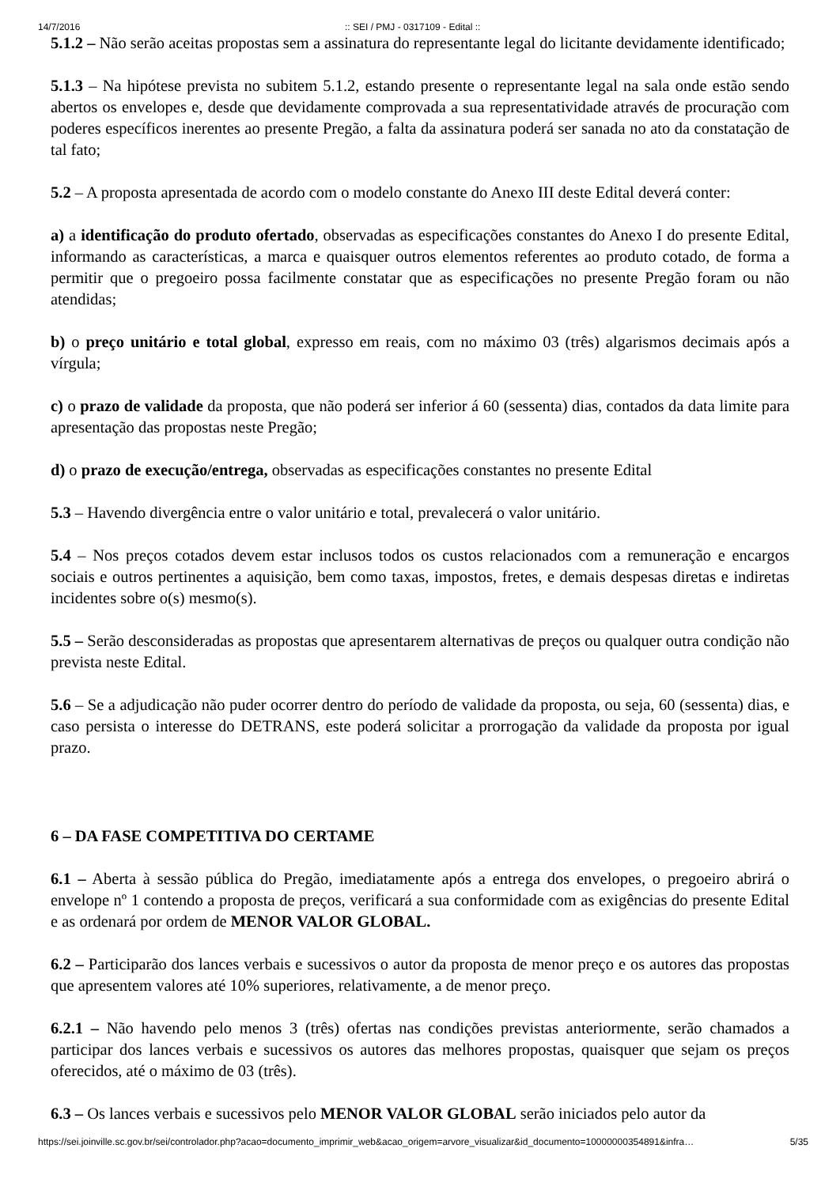14/7/2016:: SEI / PMJ - 0317109 - Edital ::
5.1.2 – Não serão aceitas propostas sem a assinatura do representante legal do licitante devidamente identificado;
5.1.3 – Na hipótese prevista no subitem 5.1.2, estando presente o representante legal na sala onde estão sendo abertos os envelopes e, desde que devidamente comprovada a sua representatividade através de procuração com poderes específicos inerentes ao presente Pregão, a falta da assinatura poderá ser sanada no ato da constatação de tal fato;
5.2 – A proposta apresentada de acordo com o modelo constante do Anexo III deste Edital deverá conter:
a) a identificação do produto ofertado, observadas as especificações constantes do Anexo I do presente Edital, informando as características, a marca e quaisquer outros elementos referentes ao produto cotado, de forma a permitir que o pregoeiro possa facilmente constatar que as especificações no presente Pregão foram ou não atendidas;
b) o preço unitário e total global, expresso em reais, com no máximo 03 (três) algarismos decimais após a vírgula;
c) o prazo de validade da proposta, que não poderá ser inferior á 60 (sessenta) dias, contados da data limite para apresentação das propostas neste Pregão;
d) o prazo de execução/entrega, observadas as especificações constantes no presente Edital
5.3 – Havendo divergência entre o valor unitário e total, prevalecerá o valor unitário.
5.4 – Nos preços cotados devem estar inclusos todos os custos relacionados com a remuneração e encargos sociais e outros pertinentes a aquisição, bem como taxas, impostos, fretes, e demais despesas diretas e indiretas incidentes sobre o(s) mesmo(s).
5.5 – Serão desconsideradas as propostas que apresentarem alternativas de preços ou qualquer outra condição não prevista neste Edital.
5.6 – Se a adjudicação não puder ocorrer dentro do período de validade da proposta, ou seja, 60 (sessenta) dias, e caso persista o interesse do DETRANS, este poderá solicitar a prorrogação da validade da proposta por igual prazo.
6 – DA FASE COMPETITIVA DO CERTAME
6.1 – Aberta à sessão pública do Pregão, imediatamente após a entrega dos envelopes, o pregoeiro abrirá o envelope nº 1 contendo a proposta de preços, verificará a sua conformidade com as exigências do presente Edital e as ordenará por ordem de MENOR VALOR GLOBAL.
6.2 – Participarão dos lances verbais e sucessivos o autor da proposta de menor preço e os autores das propostas que apresentem valores até 10% superiores, relativamente, a de menor preço.
6.2.1 – Não havendo pelo menos 3 (três) ofertas nas condições previstas anteriormente, serão chamados a participar dos lances verbais e sucessivos os autores das melhores propostas, quaisquer que sejam os preços oferecidos, até o máximo de 03 (três).
6.3 – Os lances verbais e sucessivos pelo MENOR VALOR GLOBAL serão iniciados pelo autor da
https://sei.joinville.sc.gov.br/sei/controlador.php?acao=documento_imprimir_web&acao_origem=arvore_visualizar&id_documento=10000000354891&infra… 5/35